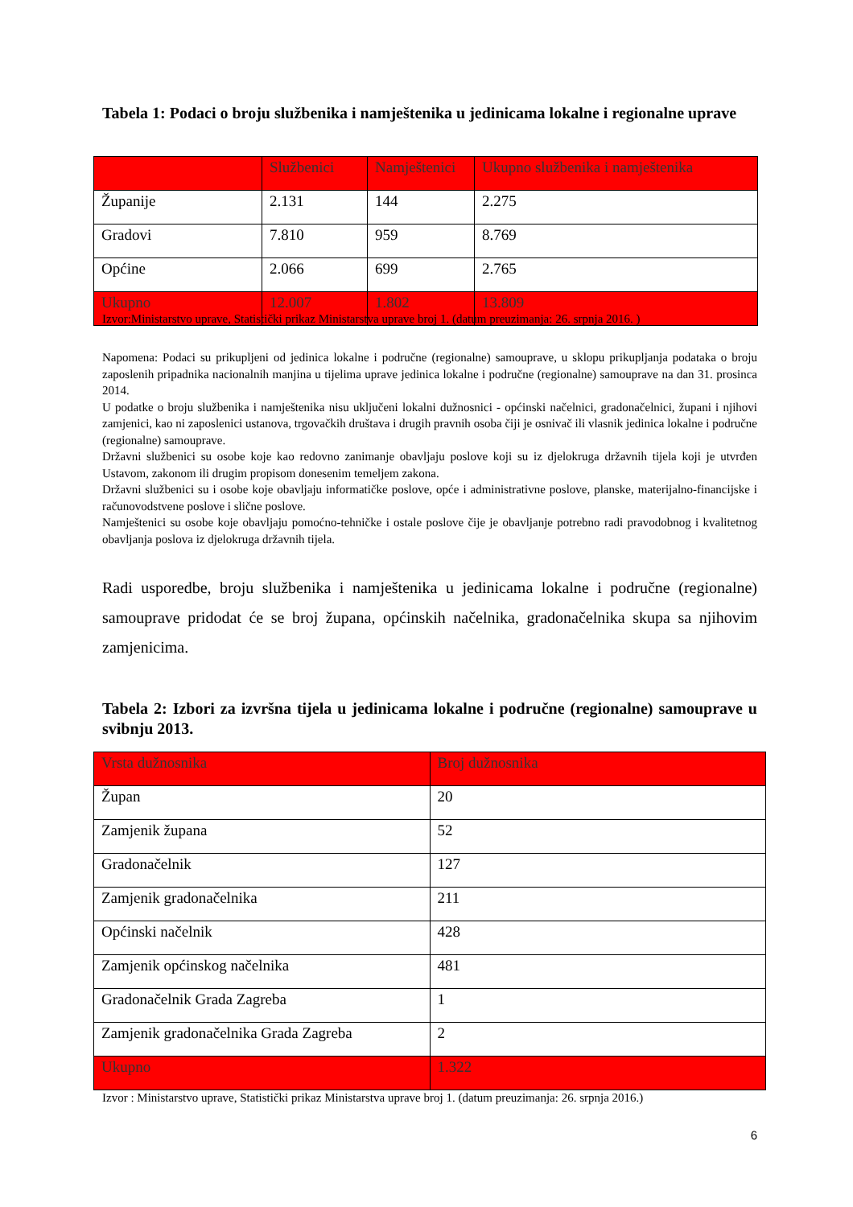Tabela 1: Podaci o broju službenika i namještenika u jedinicama lokalne i regionalne uprave
| | Službenici | Namještenici | Ukupno službenika i namještenika |
| --- | --- | --- | --- |
| Županije | 2.131 | 144 | 2.275 |
| Gradovi | 7.810 | 959 | 8.769 |
| Općine | 2.066 | 699 | 2.765 |
| Ukupno | 12.007 | 1.802 | 13.809 |
Izvor:Ministarstvo uprave, Statistički prikaz Ministarstva uprave broj 1. (datum preuzimanja: 26. srpnja 2016. )
Napomena: Podaci su prikupljeni od jedinica lokalne i područne (regionalne) samouprave, u sklopu prikupljanja podataka o broju zaposlenih pripadnika nacionalnih manjina u tijelima uprave jedinica lokalne i područne (regionalne) samouprave na dan 31. prosinca 2014.
U podatke o broju službenika i namještenika nisu uključeni lokalni dužnosnici - općinski načelnici, gradonačelnici, župani i njihovi zamjenici, kao ni zaposlenici ustanova, trgovačkih društava i drugih pravnih osoba čiji je osnivač ili vlasnik jedinica lokalne i područne (regionalne) samouprave.
Državni službenici su osobe koje kao redovno zanimanje obavljaju poslove koji su iz djelokruga državnih tijela koji je utvrđen Ustavom, zakonom ili drugim propisom donesenim temeljem zakona.
Državni službenici su i osobe koje obavljaju informatičke poslove, opće i administrativne poslove, planske, materijalno-financijske i računovodstvene poslove i slične poslove.
Namještenici su osobe koje obavljaju pomoćno-tehničke i ostale poslove čije je obavljanje potrebno radi pravodobnog i kvalitetnog obavljanja poslova iz djelokruga državnih tijela.
Radi usporedbe, broju službenika i namještenika u jedinicama lokalne i područne (regionalne) samouprave pridodat će se broj župana, općinskih načelnika, gradonačelnika skupa sa njihovim zamjenicima.
Tabela 2: Izbori za izvršna tijela u jedinicama lokalne i područne (regionalne) samouprave u svibnju 2013.
| Vrsta dužnosnika | Broj dužnosnika |
| --- | --- |
| Župan | 20 |
| Zamjenik župana | 52 |
| Gradonačelnik | 127 |
| Zamjenik gradonačelnika | 211 |
| Općinski načelnik | 428 |
| Zamjenik općinskog načelnika | 481 |
| Gradonačelnik Grada Zagreba | 1 |
| Zamjenik gradonačelnika Grada Zagreba | 2 |
| Ukupno | 1.322 |
Izvor : Ministarstvo uprave, Statistički prikaz Ministarstva uprave broj 1. (datum preuzimanja: 26. srpnja 2016.)
6